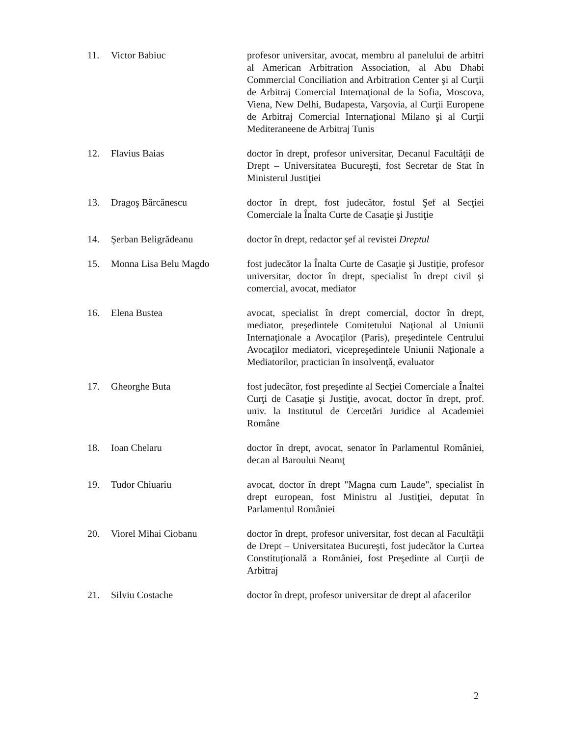| 11. | Victor Babiuc | profesor universitar, avocat, membru al panelului de arbitri al American Arbitration Association, al Abu Dhabi Commercial Conciliation and Arbitration Center şi al Curţii de Arbitraj Comercial Internaţional de la Sofia, Moscova, Viena, New Delhi, Budapesta, Varşovia, al Curţii Europene de Arbitraj Comercial Internaţional Milano şi al Curţii Mediteraneene de Arbitraj Tunis |
| 12. | Flavius Baias | doctor în drept, profesor universitar, Decanul Facultăţii de Drept – Universitatea Bucureşti, fost Secretar de Stat în Ministerul Justiţiei |
| 13. | Dragoş Bărcănescu | doctor în drept, fost judecător, fostul Şef al Secţiei Comerciale la Înalta Curte de Casaţie şi Justiţie |
| 14. | Şerban Beligrădeanu | doctor în drept, redactor şef al revistei Dreptul |
| 15. | Monna Lisa Belu Magdo | fost judecător la Înalta Curte de Casaţie şi Justiţie, profesor universitar, doctor în drept, specialist în drept civil şi comercial, avocat, mediator |
| 16. | Elena Bustea | avocat, specialist în drept comercial, doctor în drept, mediator, preşedintele Comitetului Naţional al Uniunii Internaţionale a Avocaţilor (Paris), preşedintele Centrului Avocaţilor mediatori, vicepreşedintele Uniunii Naţionale a Mediatorilor, practician în insolvenţă, evaluator |
| 17. | Gheorghe Buta | fost judecător, fost preşedinte al Secţiei Comerciale a Înaltei Curţi de Casaţie şi Justiţie, avocat, doctor în drept, prof. univ. la Institutul de Cercetări Juridice al Academiei Române |
| 18. | Ioan Chelaru | doctor în drept, avocat, senator în Parlamentul României, decan al Baroului Neamţ |
| 19. | Tudor Chiuariu | avocat, doctor în drept "Magna cum Laude", specialist în drept european, fost Ministru al Justiţiei, deputat în Parlamentul României |
| 20. | Viorel Mihai Ciobanu | doctor în drept, profesor universitar, fost decan al Facultăţii de Drept – Universitatea Bucureşti, fost judecător la Curtea Constituţională a României, fost Preşedinte al Curţii de Arbitraj |
| 21. | Silviu Costache | doctor în drept, profesor universitar de drept al afacerilor |
2